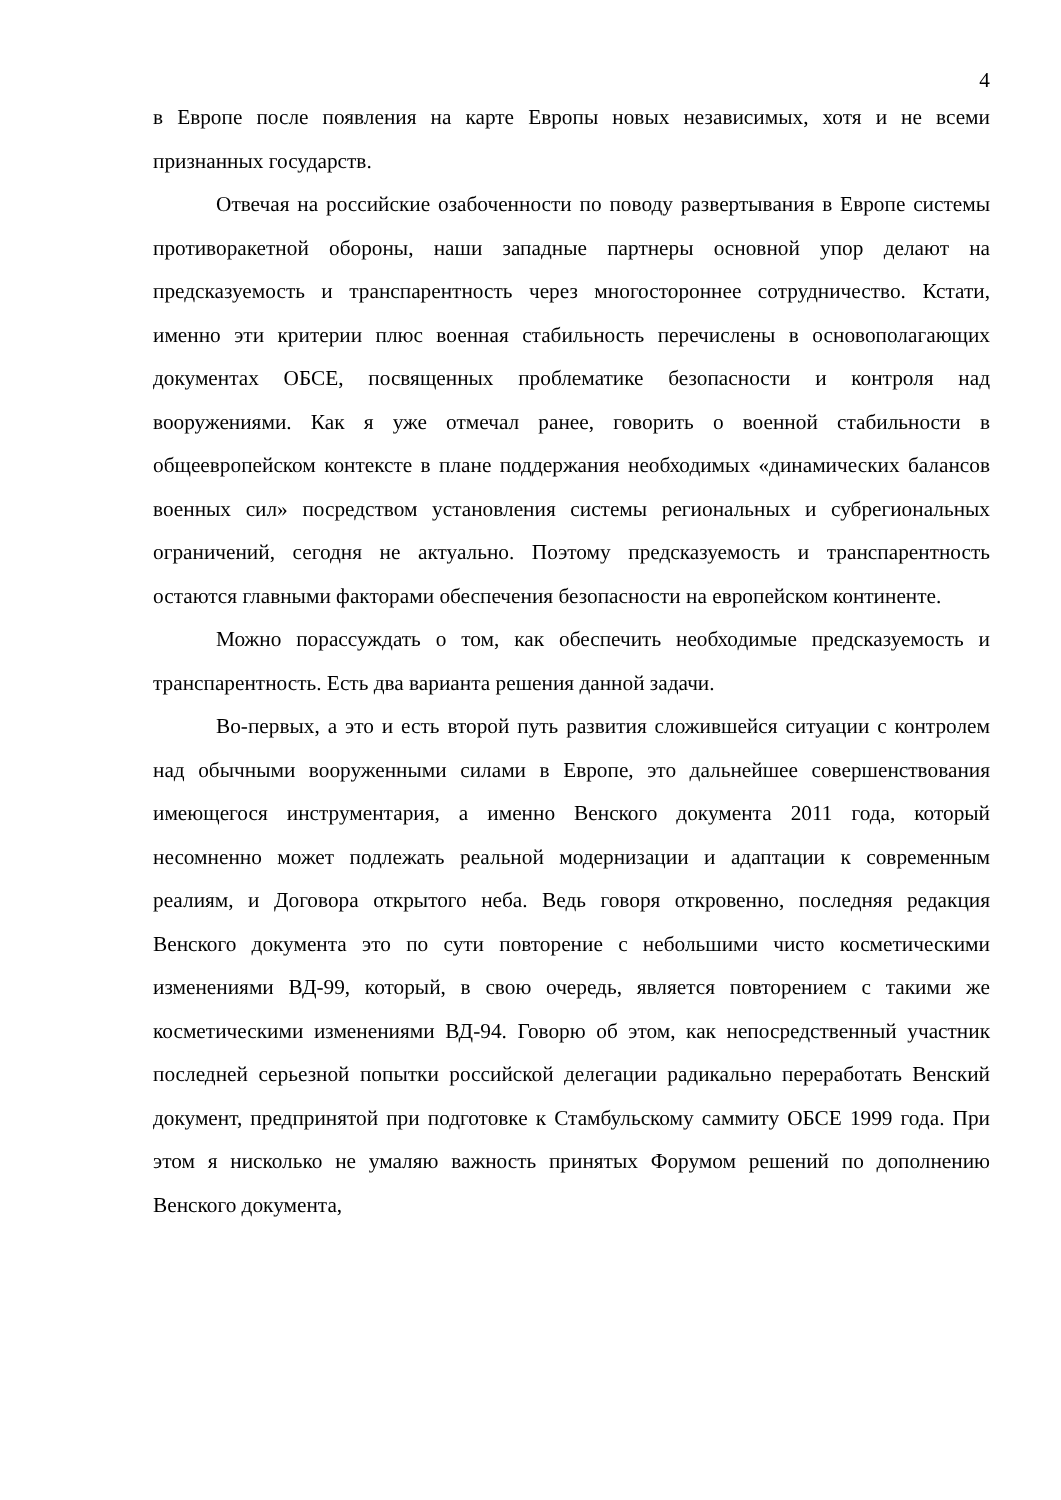4
в Европе после появления на карте Европы новых независимых, хотя и не всеми признанных государств.
Отвечая на российские озабоченности по поводу развертывания в Европе системы противоракетной обороны, наши западные партнеры основной упор делают на предсказуемость и транспарентность через многостороннее сотрудничество. Кстати, именно эти критерии плюс военная стабильность перечислены в основополагающих документах ОБСЕ, посвященных проблематике безопасности и контроля над вооружениями. Как я уже отмечал ранее, говорить о военной стабильности в общеевропейском контексте в плане поддержания необходимых «динамических балансов военных сил» посредством установления системы региональных и субрегиональных ограничений, сегодня не актуально. Поэтому предсказуемость и транспарентность остаются главными факторами обеспечения безопасности на европейском континенте.
Можно порассуждать о том, как обеспечить необходимые предсказуемость и транспарентность. Есть два варианта решения данной задачи.
Во-первых, а это и есть второй путь развития сложившейся ситуации с контролем над обычными вооруженными силами в Европе, это дальнейшее совершенствования имеющегося инструментария, а именно Венского документа 2011 года, который несомненно может подлежать реальной модернизации и адаптации к современным реалиям, и Договора открытого неба. Ведь говоря откровенно, последняя редакция Венского документа это по сути повторение с небольшими чисто косметическими изменениями ВД-99, который, в свою очередь, является повторением с такими же косметическими изменениями ВД-94. Говорю об этом, как непосредственный участник последней серьезной попытки российской делегации радикально переработать Венский документ, предпринятой при подготовке к Стамбульскому саммиту ОБСЕ 1999 года. При этом я нисколько не умаляю важность принятых Форумом решений по дополнению Венского документа,